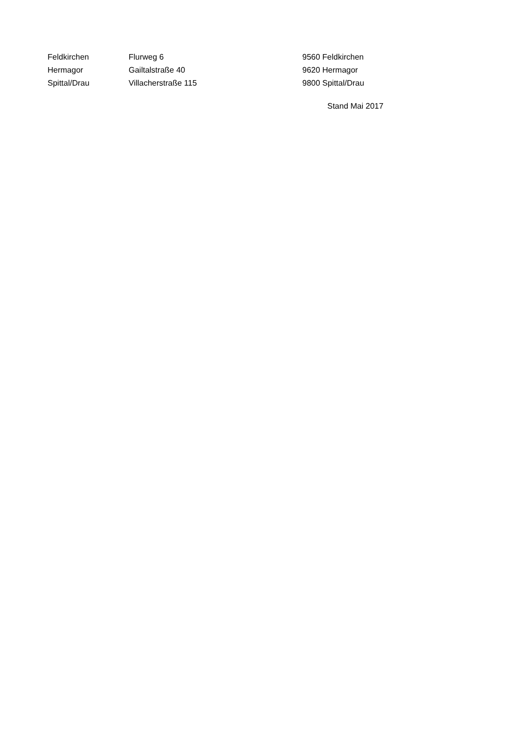| Feldkirchen | Flurweg 6 | 9560 Feldkirchen |
| Hermagor | Gailtalstraße 40 | 9620 Hermagor |
| Spittal/Drau | Villacherstraße 115 | 9800 Spittal/Drau |
Stand Mai 2017